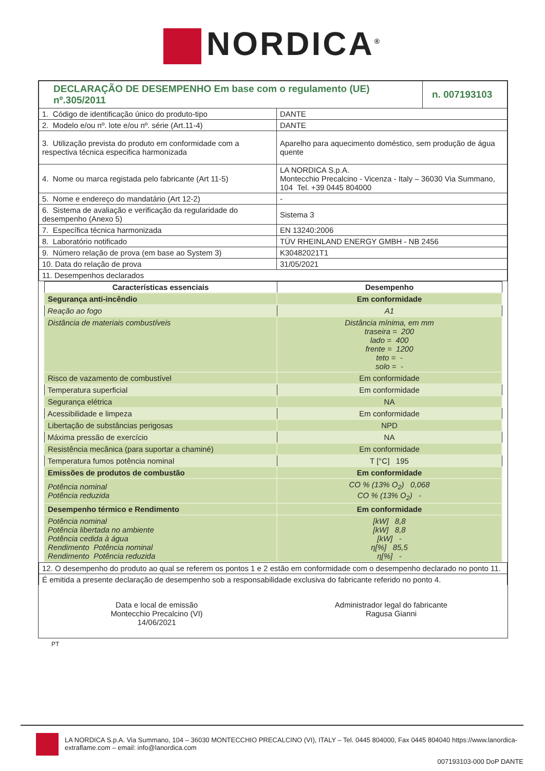NORDICA<sup>®</sup>
| DECLARAÇÃO DE DESEMPENHO Em base com o regulamento (UE) nº.305/2011 | | n. 007193103 |
| 1. Código de identificação único do produto-tipo | DANTE | |
| 2. Modelo e/ou nº. lote e/ou nº. série (Art.11-4) | DANTE | |
| 3. Utilização prevista do produto em conformidade com a respectiva técnica especifica harmonizada | Aparelho para aquecimento doméstico, sem produção de água quente | |
| 4. Nome ou marca registada pelo fabricante (Art 11-5) | LA NORDICA S.p.A. Montecchio Precalcino - Vicenza - Italy – 36030 Via Summano, 104 Tel. +39 0445 804000 | |
| 5. Nome e endereço do mandatário (Art 12-2) | - | |
| 6. Sistema de avaliação e verificação da regularidade do desempenho (Anexo 5) | Sistema 3 | |
| 7. Específica técnica harmonizada | EN 13240:2006 | |
| 8. Laboratório notificado | TÜV RHEINLAND ENERGY GMBH - NB 2456 | |
| 9. Número relação de prova (em base ao System 3) | K30482021T1 | |
| 10. Data do relação de prova | 31/05/2021 | |
| 11. Desempenhos declarados | | |
| Características essenciais | Desempenho |
| --- | --- |
| Segurança anti-incêndio | Em conformidade |
| Reação ao fogo | A1 |
| Distância de materiais combustíveis | Distância mínima, em mm traseira = 200 lado = 400 frente = 1200 teto = - solo = - |
| Risco de vazamento de combustível | Em conformidade |
| Temperatura superficial | Em conformidade |
| Segurança elétrica | NA |
| Acessibilidade e limpeza | Em conformidade |
| Libertação de substâncias perigosas | NPD |
| Máxima pressão de exercício | NA |
| Resistência mecânica (para suportar a chaminé) | Em conformidade |
| Temperatura fumos potência nominal | T [°C] 195 |
| Emissões de produtos de combustão | Em conformidade |
| Potência nominal Potência reduzida | CO % (13% O<sub>2</sub>) 0,068 CO % (13% O<sub>2</sub>) - |
| Desempenho térmico e Rendimento | Em conformidade |
| Potência nominal Potência libertada no ambiente Potência cedida à água Rendimento Potência nominal Rendimento Potência reduzida | [kW] 8,8 [kW] 8,8 [kW] - η[%] 85,5 η[%] - |
| 12. O desempenho do produto ao qual se referem os pontos 1 e 2 estão em conformidade com o desempenho declarado no ponto 11. |
| É emitida a presente declaração de desempenho sob a responsabilidade exclusiva do fabricante referido no ponto 4. |
Data e local de emissão
Montecchio Precalcino (VI)
14/06/2021
Administrador legal do fabricante
Ragusa Gianni
PT
LA NORDICA S.p.A. Via Summano, 104 – 36030 MONTECCHIO PRECALCINO (VI), ITALY – Tel. 0445 804000, Fax 0445 804040 https://www.lanordica-extraflame.com – email: info@lanordica.com
007193103-000 DoP DANTE